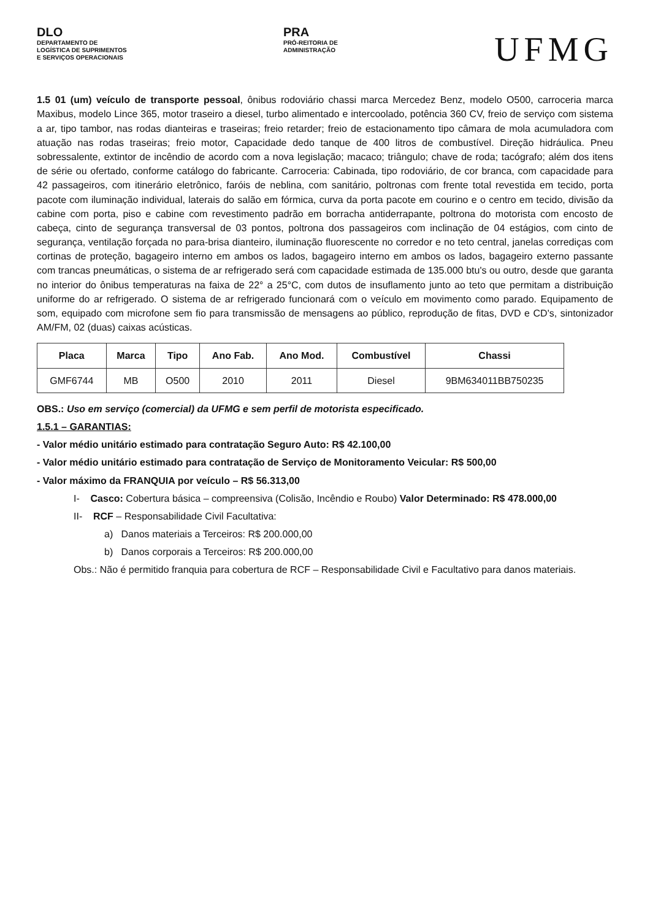DLO
DEPARTAMENTO DE
LOGÍSTICA DE SUPRIMENTOS
E SERVIÇOS OPERACIONAIS
PRA
PRÓ-REITORIA DE
ADMINISTRAÇÃO
UFMG
1.5 01 (um) veículo de transporte pessoal, ônibus rodoviário chassi marca Mercedez Benz, modelo O500, carroceria marca Maxibus, modelo Lince 365, motor traseiro a diesel, turbo alimentado e intercoolado, potência 360 CV, freio de serviço com sistema a ar, tipo tambor, nas rodas dianteiras e traseiras; freio retarder; freio de estacionamento tipo câmara de mola acumuladora com atuação nas rodas traseiras; freio motor, Capacidade dedo tanque de 400 litros de combustível. Direção hidráulica. Pneu sobressalente, extintor de incêndio de acordo com a nova legislação; macaco; triângulo; chave de roda; tacógrafo; além dos itens de série ou ofertado, conforme catálogo do fabricante. Carroceria: Cabinada, tipo rodoviário, de cor branca, com capacidade para 42 passageiros, com itinerário eletrônico, faróis de neblina, com sanitário, poltronas com frente total revestida em tecido, porta pacote com iluminação individual, laterais do salão em fórmica, curva da porta pacote em courino e o centro em tecido, divisão da cabine com porta, piso e cabine com revestimento padrão em borracha antiderrapante, poltrona do motorista com encosto de cabeça, cinto de segurança transversal de 03 pontos, poltrona dos passageiros com inclinação de 04 estágios, com cinto de segurança, ventilação forçada no para-brisa dianteiro, iluminação fluorescente no corredor e no teto central, janelas corrediças com cortinas de proteção, bagageiro interno em ambos os lados, bagageiro interno em ambos os lados, bagageiro externo passante com trancas pneumáticas, o sistema de ar refrigerado será com capacidade estimada de 135.000 btu's ou outro, desde que garanta no interior do ônibus temperaturas na faixa de 22° a 25°C, com dutos de insuflamento junto ao teto que permitam a distribuição uniforme do ar refrigerado. O sistema de ar refrigerado funcionará com o veículo em movimento como parado. Equipamento de som, equipado com microfone sem fio para transmissão de mensagens ao público, reprodução de fitas, DVD e CD's, sintonizador AM/FM, 02 (duas) caixas acústicas.
| Placa | Marca | Tipo | Ano Fab. | Ano Mod. | Combustível | Chassi |
| --- | --- | --- | --- | --- | --- | --- |
| GMF6744 | MB | O500 | 2010 | 2011 | Diesel | 9BM634011BB750235 |
OBS.: Uso em serviço (comercial) da UFMG e sem perfil de motorista especificado.
1.5.1 – GARANTIAS:
- Valor médio unitário estimado para contratação Seguro Auto: R$ 42.100,00
- Valor médio unitário estimado para contratação de Serviço de Monitoramento Veicular: R$ 500,00
- Valor máximo da FRANQUIA por veículo – R$ 56.313,00
I- Casco: Cobertura básica – compreensiva (Colisão, Incêndio e Roubo) Valor Determinado: R$ 478.000,00
II- RCF – Responsabilidade Civil Facultativa:
a) Danos materiais a Terceiros: R$ 200.000,00
b) Danos corporais a Terceiros: R$ 200.000,00
Obs.: Não é permitido franquia para cobertura de RCF – Responsabilidade Civil e Facultativo para danos materiais.